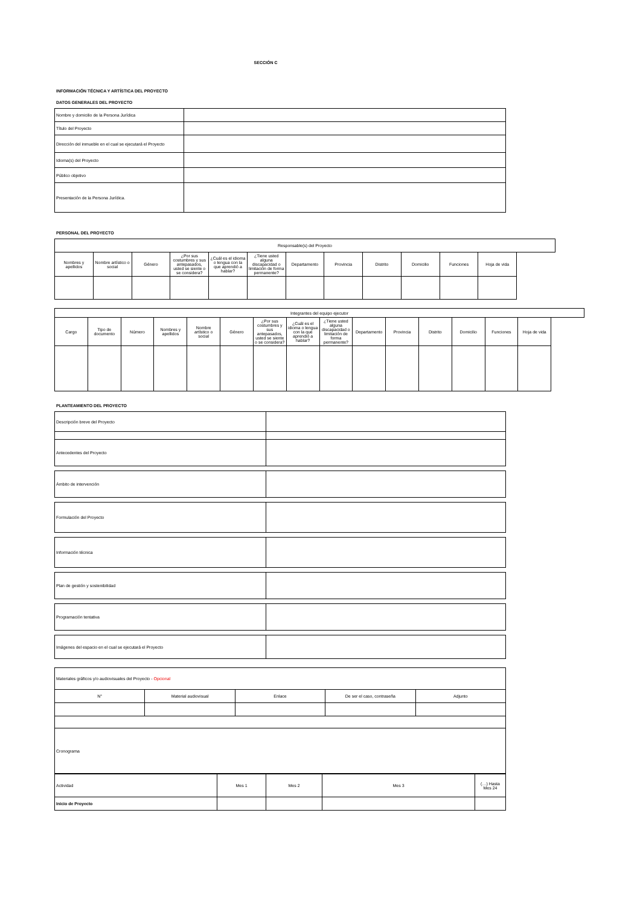SECCIÓN C
INFORMACIÓN TÉCNICA Y ARTÍSTICA DEL PROYECTO
DATOS GENERALES DEL PROYECTO
| Nombre y domicilio de la Persona Jurídica | |
| Título del Proyecto | |
| Dirección del inmueble en el cual se ejecutará el Proyecto | |
| Idioma(s) del Proyecto | |
| Público objetivo | |
| Presentación de la Persona Jurídica. | |
PERSONAL DEL PROYECTO
| Responsable(s) del Proyecto | | | | | | | | | | | |
| Nombres y apellidos | Nombre artístico o social | Género | ¿Por sus costumbres y sus antepasados, usted se siente o se considera? | ¿Cuál es el idioma o lengua con la que aprendió a hablar? | ¿Tiene usted alguna discapacidad o limitación de forma permanente? | Departamento | Provincia | Distrito | Domicilio | Funciones | Hoja de vida |
| Integrantes del equipo ejecutor | | | | | | | | | | | | | | |
| Cargo | Tipo de documento | Número | Nombres y apellidos | Nombre artístico o social | Género | ¿Por sus costumbres y sus antepasados, usted se siente o se considera? | ¿Cuál es el idioma o lengua con la que aprendió a hablar? | ¿Tiene usted alguna discapacidad o limitación de forma permanente? | Departamento | Provincia | Distrito | Domicilio | Funciones | Hoja de vida |
PLANTEAMIENTO DEL PROYECTO
| Descripción breve del Proyecto | |
| Antecedentes del Proyecto | |
| Ámbito de intervención | |
| Formulación del Proyecto | |
| Información técnica | |
| Plan de gestión y sostenibilidad | |
| Programación tentativa | |
| Imágenes del espacio en el cual se ejecutará el Proyecto | |
| Materiales gráficos y/o audiovisuales del Proyecto - Opcional | | | | |
| N° | Material audiovisual | Enlace | De ser el caso, contraseña | Adjunto |
| Cronograma | | | | |
| Actividad | Mes 1 | Mes 2 | Mes 3 | (…) Hasta Mes 24 |
| Inicio de Proyecto | | | | |